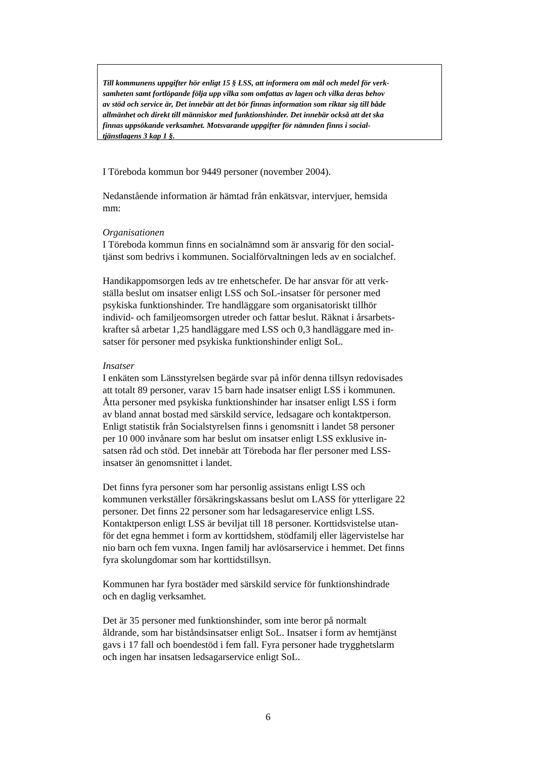Till kommunens uppgifter hör enligt 15 § LSS, att informera om mål och medel för verk-
samheten samt fortlöpande följa upp vilka som omfattas av lagen och vilka deras behov
av stöd och service är, Det innebär att det bör finnas information som riktar sig till både
allmänhet och direkt till människor med funktionshinder. Det innebär också att det ska
finnas uppsökande verksamhet. Motsvarande uppgifter för nämnden finns i social-
tjänstlagens 3 kap 1 §.
I Töreboda kommun bor 9449 personer (november 2004).
Nedanstående information är hämtad från enkätsvar, intervjuer, hemsida
mm:
Organisationen
I Töreboda kommun finns en socialnämnd som är ansvarig för den social-
tjänst som bedrivs i kommunen. Socialförvaltningen leds av en socialchef.
Handikappomsorgen leds av tre enhetschefer. De har ansvar för att verk-
ställa beslut om insatser enligt LSS och SoL-insatser för personer med
psykiska funktionshinder. Tre handläggare som organisatoriskt tillhör
individ- och familjeomsorgen utreder och fattar beslut. Räknat i årsarbets-
krafter så arbetar 1,25 handläggare med LSS och 0,3 handläggare med in-
satser för personer med psykiska funktionshinder enligt SoL.
Insatser
I enkäten som Länsstyrelsen begärde svar på inför denna tillsyn redovisades
att totalt 89 personer, varav 15 barn hade insatser enligt LSS i kommunen.
Åtta personer med psykiska funktionshinder har insatser enligt LSS i form
av bland annat bostad med särskild service, ledsagare och kontaktperson.
Enligt statistik från Socialstyrelsen finns i genomsnitt i landet 58 personer
per 10 000 invånare som har beslut om insatser enligt LSS exklusive in-
satsen råd och stöd. Det innebär att Töreboda har fler personer med LSS-
insatser än genomsnittet i landet.
Det finns fyra personer som har personlig assistans enligt LSS och
kommunen verkställer försäkringskassans beslut om LASS för ytterligare 22
personer. Det finns 22 personer som har ledsagareservice enligt LSS.
Kontaktperson enligt LSS är beviljat till 18 personer. Korttidsvistelse utan-
för det egna hemmet i form av korttidshem, stödfamilj eller lägervistelse har
nio barn och fem vuxna. Ingen familj har avlösarservice i hemmet. Det finns
fyra skolungdomar som har korttidstillsyn.
Kommunen har fyra bostäder med särskild service för funktionshindrade
och en daglig verksamhet.
Det är 35 personer med funktionshinder, som inte beror på normalt
åldrande, som har biståndsinsatser enligt SoL. Insatser i form av hemtjänst
gavs i 17 fall och boendestöd i fem fall. Fyra personer hade trygghetslarm
och ingen har insatsen ledsagarservice enligt SoL.
6